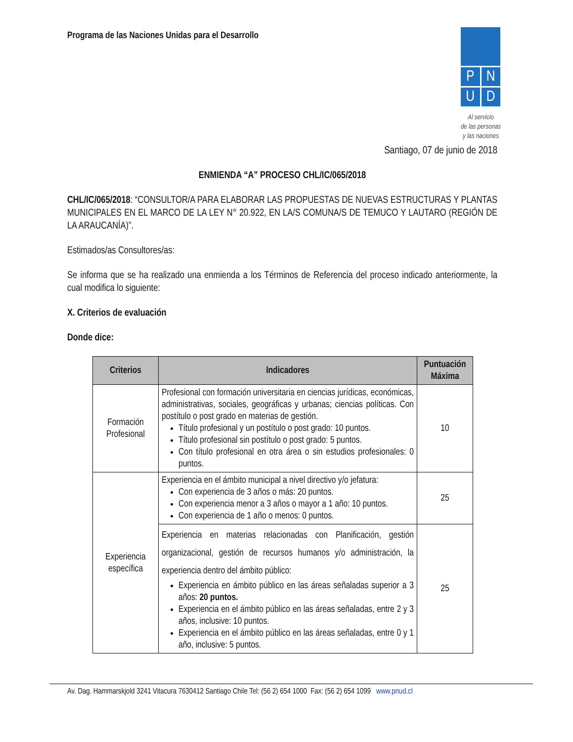Programa de las Naciones Unidas para el Desarrollo
P
N
U
D
Al servicio
de las personas
y las naciones
Santiago, 07 de junio de 2018
ENMIENDA “A” PROCESO CHL/IC/065/2018
CHL/IC/065/2018: “CONSULTOR/A PARA ELABORAR LAS PROPUESTAS DE NUEVAS ESTRUCTURAS Y PLANTAS MUNICIPALES EN EL MARCO DE LA LEY N° 20.922, EN LA/S COMUNA/S DE TEMUCO Y LAUTARO (REGIÓN DE LA ARAUCANÍA)”.
Estimados/as Consultores/as:
Se informa que se ha realizado una enmienda a los Términos de Referencia del proceso indicado anteriormente, la cual modifica lo siguiente:
X. Criterios de evaluación
Donde dice:
| Criterios | Indicadores | Puntuación Máxima |
| --- | --- | --- |
| Formación Profesional | Profesional con formación universitaria en ciencias jurídicas, económicas, administrativas, sociales, geográficas y urbanas; ciencias políticas. Con postítulo o post grado en materias de gestión. Título profesional y un postítulo o post grado: 10 puntos. Título profesional sin postítulo o post grado: 5 puntos. Con título profesional en otra área o sin estudios profesionales: 0 puntos. | 10 |
| Experiencia específica | Experiencia en el ámbito municipal a nivel directivo y/o jefatura: Con experiencia de 3 años o más: 20 puntos. Con experiencia menor a 3 años o mayor a 1 año: 10 puntos. Con experiencia de 1 año o menos: 0 puntos. | 25 |
| | Experiencia en materias relacionadas con Planificación, gestión organizacional, gestión de recursos humanos y/o administración, la experiencia dentro del ámbito público: Experiencia en ámbito público en las áreas señaladas superior a 3 años: 20 puntos. Experiencia en el ámbito público en las áreas señaladas, entre 2 y 3 años, inclusive: 10 puntos. Experiencia en el ámbito público en las áreas señaladas, entre 0 y 1 año, inclusive: 5 puntos. | 25 |
Av. Dag. Hammarskjold 3241 Vitacura 7630412 Santiago Chile Tel: (56 2) 654 1000 Fax: (56 2) 654 1099 www.pnud.cl